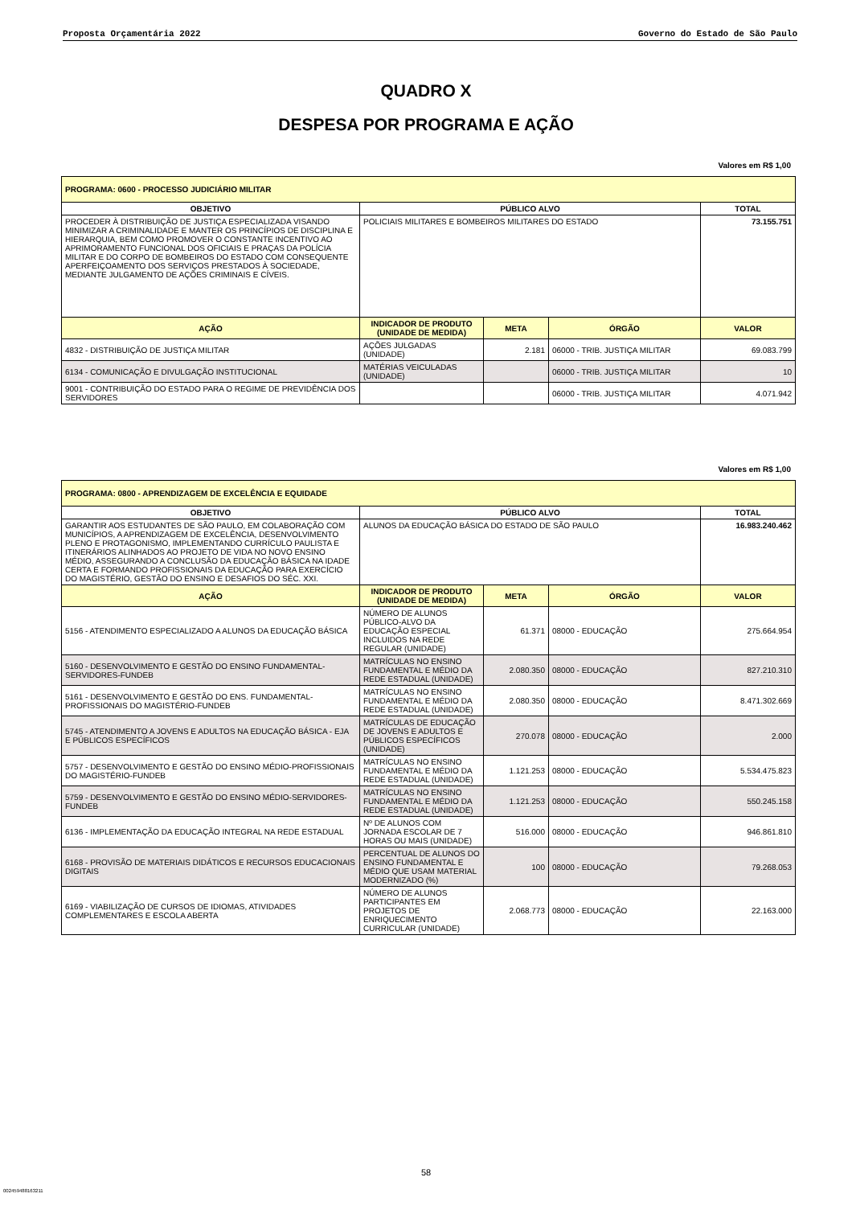Proposta Orçamentária 2022 Governo do Estado de São Paulo
QUADRO X
DESPESA POR PROGRAMA E AÇÃO
Valores em R$ 1,00
| PROGRAMA: 0600 - PROCESSO JUDICIÁRIO MILITAR | | | | |
| --- | --- | --- | --- | --- |
| OBJETIVO | PÚBLICO ALVO | | | TOTAL |
| PROCEDER À DISTRIBUIÇÃO DE JUSTIÇA ESPECIALIZADA VISANDO MINIMIZAR A CRIMINALIDADE E MANTER OS PRINCÍPIOS DE DISCIPLINA E HIERARQUIA, BEM COMO PROMOVER O CONSTANTE INCENTIVO AO APRIMORAMENTO FUNCIONAL DOS OFICIAIS E PRAÇAS DA POLÍCIA MILITAR E DO CORPO DE BOMBEIROS DO ESTADO COM CONSEQUENTE APERFEIÇOAMENTO DOS SERVIÇOS PRESTADOS À SOCIEDADE, MEDIANTE JULGAMENTO DE AÇÕES CRIMINAIS E CÍVEIS. | POLICIAIS MILITARES E BOMBEIROS MILITARES DO ESTADO | | | 73.155.751 |
| AÇÃO | INDICADOR DE PRODUTO (UNIDADE DE MEDIDA) | META | ÓRGÃO | VALOR |
| 4832 - DISTRIBUIÇÃO DE JUSTIÇA MILITAR | AÇÕES JULGADAS (UNIDADE) | 2.181 | 06000 - TRIB. JUSTIÇA MILITAR | 69.083.799 |
| 6134 - COMUNICAÇÃO E DIVULGAÇÃO INSTITUCIONAL | MATÉRIAS VEICULADAS (UNIDADE) | | 06000 - TRIB. JUSTIÇA MILITAR | 10 |
| 9001 - CONTRIBUIÇÃO DO ESTADO PARA O REGIME DE PREVIDÊNCIA DOS SERVIDORES | | | 06000 - TRIB. JUSTIÇA MILITAR | 4.071.942 |
Valores em R$ 1,00
| PROGRAMA: 0800 - APRENDIZAGEM DE EXCELÊNCIA E EQUIDADE | | | | |
| --- | --- | --- | --- | --- |
| OBJETIVO | PÚBLICO ALVO | | | TOTAL |
| GARANTIR AOS ESTUDANTES DE SÃO PAULO, EM COLABORAÇÃO COM MUNICÍPIOS, A APRENDIZAGEM DE EXCELÊNCIA, DESENVOLVIMENTO PLENO E PROTAGONISMO, IMPLEMENTANDO CURRÍCULO PAULISTA E ITINERÁRIOS ALINHADOS AO PROJETO DE VIDA NO NOVO ENSINO MÉDIO, ASSEGURANDO A CONCLUSÃO DA EDUCAÇÃO BÁSICA NA IDADE CERTA E FORMANDO PROFISSIONAIS DA EDUCAÇÃO PARA EXERCÍCIO DO MAGISTÉRIO, GESTÃO DO ENSINO E DESAFIOS DO SÉC. XXI. | ALUNOS DA EDUCAÇÃO BÁSICA DO ESTADO DE SÃO PAULO | | | 16.983.240.462 |
| AÇÃO | INDICADOR DE PRODUTO (UNIDADE DE MEDIDA) | META | ÓRGÃO | VALOR |
| 5156 - ATENDIMENTO ESPECIALIZADO A ALUNOS DA EDUCAÇÃO BÁSICA | NÚMERO DE ALUNOS PÚBLICO-ALVO DA EDUCAÇÃO ESPECIAL INCLUIDOS NA REDE REGULAR (UNIDADE) | 61.371 | 08000 - EDUCAÇÃO | 275.664.954 |
| 5160 - DESENVOLVIMENTO E GESTÃO DO ENSINO FUNDAMENTAL-SERVIDORES-FUNDEB | MATRÍCULAS NO ENSINO FUNDAMENTAL E MÉDIO DA REDE ESTADUAL (UNIDADE) | 2.080.350 | 08000 - EDUCAÇÃO | 827.210.310 |
| 5161 - DESENVOLVIMENTO E GESTÃO DO ENS. FUNDAMENTAL-PROFISSIONAIS DO MAGISTÉRIO-FUNDEB | MATRÍCULAS NO ENSINO FUNDAMENTAL E MÉDIO DA REDE ESTADUAL (UNIDADE) | 2.080.350 | 08000 - EDUCAÇÃO | 8.471.302.669 |
| 5745 - ATENDIMENTO A JOVENS E ADULTOS NA EDUCAÇÃO BÁSICA - EJA E PÚBLICOS ESPECÍFICOS | MATRÍCULAS DE EDUCAÇÃO DE JOVENS E ADULTOS E PÚBLICOS ESPECÍFICOS (UNIDADE) | 270.078 | 08000 - EDUCAÇÃO | 2.000 |
| 5757 - DESENVOLVIMENTO E GESTÃO DO ENSINO MÉDIO-PROFISSIONAIS DO MAGISTÉRIO-FUNDEB | MATRÍCULAS NO ENSINO FUNDAMENTAL E MÉDIO DA REDE ESTADUAL (UNIDADE) | 1.121.253 | 08000 - EDUCAÇÃO | 5.534.475.823 |
| 5759 - DESENVOLVIMENTO E GESTÃO DO ENSINO MÉDIO-SERVIDORES-FUNDEB | MATRÍCULAS NO ENSINO FUNDAMENTAL E MÉDIO DA REDE ESTADUAL (UNIDADE) | 1.121.253 | 08000 - EDUCAÇÃO | 550.245.158 |
| 6136 - IMPLEMENTAÇÃO DA EDUCAÇÃO INTEGRAL NA REDE ESTADUAL | Nº DE ALUNOS COM JORNADA ESCOLAR DE 7 HORAS OU MAIS (UNIDADE) | 516.000 | 08000 - EDUCAÇÃO | 946.861.810 |
| 6168 - PROVISÃO DE MATERIAIS DIDÁTICOS E RECURSOS EDUCACIONAIS DIGITAIS | PERCENTUAL DE ALUNOS DO ENSINO FUNDAMENTAL E MÉDIO QUE USAM MATERIAL MODERNIZADO (%) | 100 | 08000 - EDUCAÇÃO | 79.268.053 |
| 6169 - VIABILIZAÇÃO DE CURSOS DE IDIOMAS, ATIVIDADES COMPLEMENTARES E ESCOLA ABERTA | NÚMERO DE ALUNOS PARTICIPANTES EM PROJETOS DE ENRIQUECIMENTO CURRICULAR (UNIDADE) | 2.068.773 | 08000 - EDUCAÇÃO | 22.163.000 |
58
002459488163211